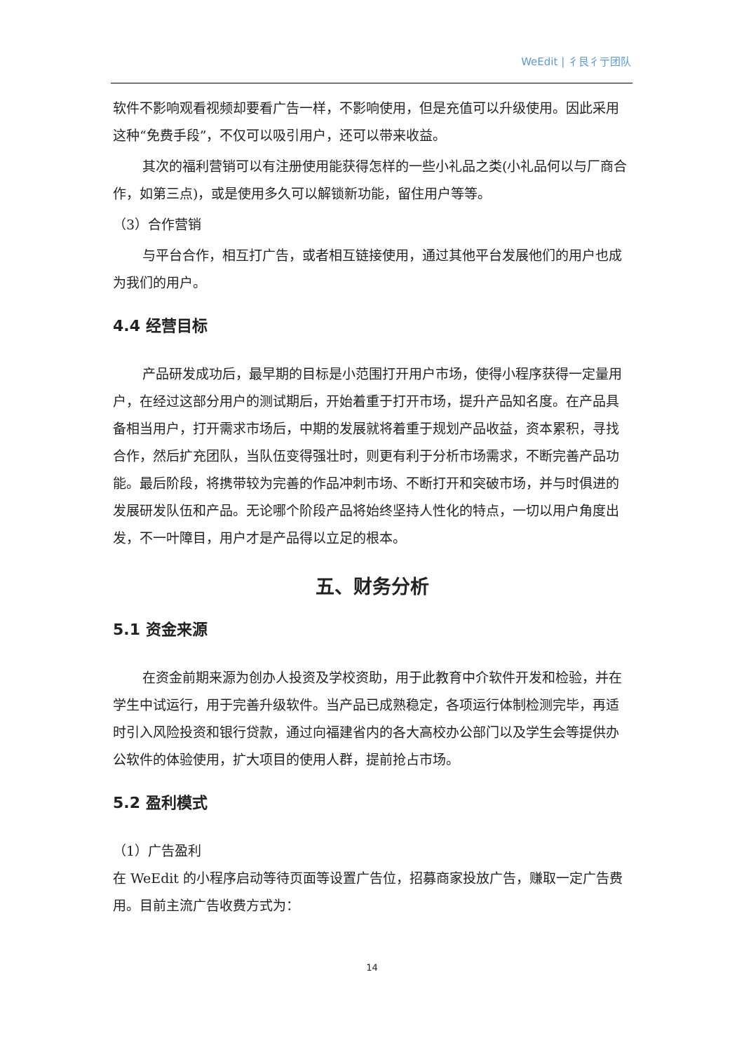WeEdit | 彳艮彳亍团队
软件不影响观看视频却要看广告一样，不影响使用，但是充值可以升级使用。因此采用这种“免费手段”，不仅可以吸引用户，还可以带来收益。
其次的福利营销可以有注册使用能获得怎样的一些小礼品之类(小礼品何以与厂商合作，如第三点)，或是使用多久可以解锁新功能，留住用户等等。
（3）合作营销
与平台合作，相互打广告，或者相互链接使用，通过其他平台发展他们的用户也成为我们的用户。
4.4 经营目标
产品研发成功后，最早期的目标是小范围打开用户市场，使得小程序获得一定量用户，在经过这部分用户的测试期后，开始着重于打开市场，提升产品知名度。在产品具备相当用户，打开需求市场后，中期的发展就将着重于规划产品收益，资本累积，寻找合作，然后扩充团队，当队伍变得强壮时，则更有利于分析市场需求，不断完善产品功能。最后阶段，将携带较为完善的作品冲刺市场、不断打开和突破市场，并与时俱进的发展研发队伍和产品。无论哪个阶段产品将始终坚持人性化的特点，一切以用户角度出发，不一叶障目，用户才是产品得以立足的根本。
五、财务分析
5.1 资金来源
在资金前期来源为创办人投资及学校资助，用于此教育中介软件开发和检验，并在学生中试运行，用于完善升级软件。当产品已成熟稳定，各项运行体制检测完毕，再适时引入风险投资和银行贷款，通过向福建省内的各大高校办公部门以及学生会等提供办公软件的体验使用，扩大项目的使用人群，提前抢占市场。
5.2 盈利模式
（1）广告盈利
在 WeEdit 的小程序启动等待页面等设置广告位，招募商家投放广告，赚取一定广告费用。目前主流广告收费方式为：
14